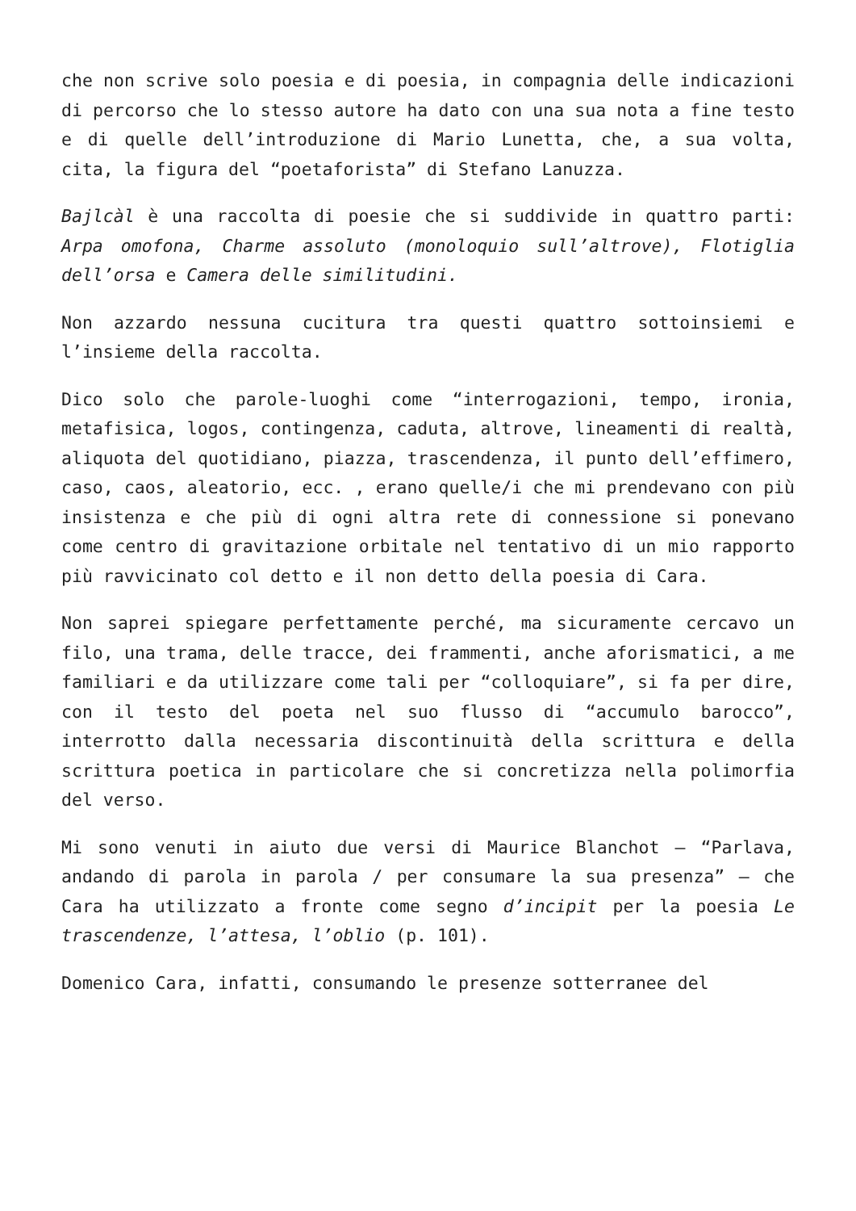che non scrive solo poesia e di poesia, in compagnia delle indicazioni di percorso che lo stesso autore ha dato con una sua nota a fine testo e di quelle dell’introduzione di Mario Lunetta, che, a sua volta, cita, la figura del “poetaforista” di Stefano Lanuzza.
Bajlcàl è una raccolta di poesie che si suddivide in quattro parti: Arpa omofona, Charme assoluto (monoloquio sull’altrove), Flotiglia dell’orsa e Camera delle similitudini.
Non azzardo nessuna cucitura tra questi quattro sottoinsiemi e l’insieme della raccolta.
Dico solo che parole-luoghi come “interrogazioni, tempo, ironia, metafisica, logos, contingenza, caduta, altrove, lineamenti di realtà, aliquota del quotidiano, piazza, trascendenza, il punto dell’effimero, caso, caos, aleatorio, ecc. , erano quelle/i che mi prendevano con più insistenza e che più di ogni altra rete di connessione si ponevano come centro di gravitazione orbitale nel tentativo di un mio rapporto più ravvicinato col detto e il non detto della poesia di Cara.
Non saprei spiegare perfettamente perché, ma sicuramente cercavo un filo, una trama, delle tracce, dei frammenti, anche aforismatici, a me familiari e da utilizzare come tali per “colloquiare”, si fa per dire, con il testo del poeta nel suo flusso di “accumulo barocco”, interrotto dalla necessaria discontinuità della scrittura e della scrittura poetica in particolare che si concretizza nella polimorfia del verso.
Mi sono venuti in aiuto due versi di Maurice Blanchot – “Parlava, andando di parola in parola / per consumare la sua presenza” – che Cara ha utilizzato a fronte come segno d’incipit per la poesia Le trascendenze, l’attesa, l’oblio (p. 101).
Domenico Cara, infatti, consumando le presenze sotterranee del